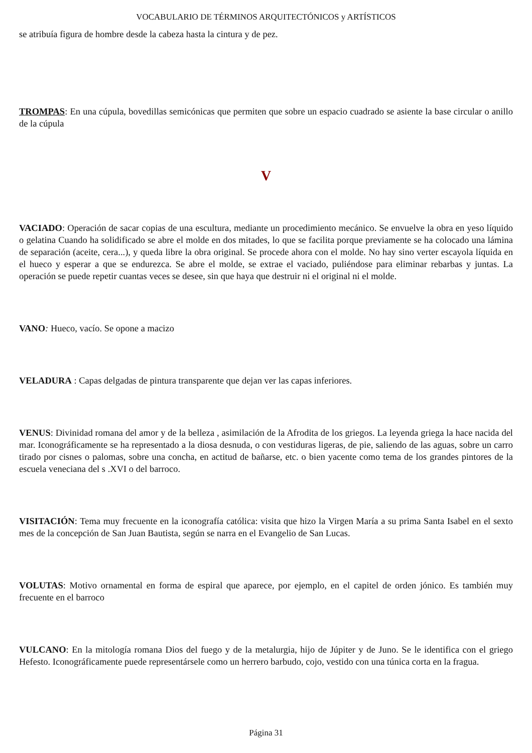VOCABULARIO DE TÉRMINOS ARQUITECTÓNICOS y ARTÍSTICOS
se atribuía figura de hombre desde la cabeza hasta la cintura y de pez.
TROMPAS: En una cúpula, bovedillas semicónicas que permiten que sobre un espacio cuadrado se asiente la base circular o anillo de la cúpula
V
VACIADO: Operación de sacar copias de una escultura, mediante un procedimiento mecánico. Se envuelve la obra en yeso líquido o gelatina Cuando ha solidificado se abre el molde en dos mitades, lo que se facilita porque previamente se ha colocado una lámina de separación (aceite, cera...), y queda libre la obra original. Se procede ahora con el molde. No hay sino verter escayola líquida en el hueco y esperar a que se endurezca. Se abre el molde, se extrae el vaciado, puliéndose para eliminar rebarbas y juntas. La operación se puede repetir cuantas veces se desee, sin que haya que destruir ni el original ni el molde.
VANO: Hueco, vacío. Se opone a macizo
VELADURA : Capas delgadas de pintura transparente que dejan ver las capas inferiores.
VENUS: Divinidad romana del amor y de la belleza , asimilación de la Afrodita de los griegos. La leyenda griega la hace nacida del mar. Iconográficamente se ha representado a la diosa desnuda, o con vestiduras ligeras, de pie, saliendo de las aguas, sobre un carro tirado por cisnes o palomas, sobre una concha, en actitud de bañarse, etc. o bien yacente como tema de los grandes pintores de la escuela veneciana del s .XVI o del barroco.
VISITACIÓN: Tema muy frecuente en la iconografía católica: visita que hizo la Virgen María a su prima Santa Isabel en el sexto mes de la concepción de San Juan Bautista, según se narra en el Evangelio de San Lucas.
VOLUTAS: Motivo ornamental en forma de espiral que aparece, por ejemplo, en el capitel de orden jónico. Es también muy frecuente en el barroco
VULCANO: En la mitología romana Dios del fuego y de la metalurgia, hijo de Júpiter y de Juno. Se le identifica con el griego Hefesto. Iconográficamente puede representársele como un herrero barbudo, cojo, vestido con una túnica corta en la fragua.
Página 31